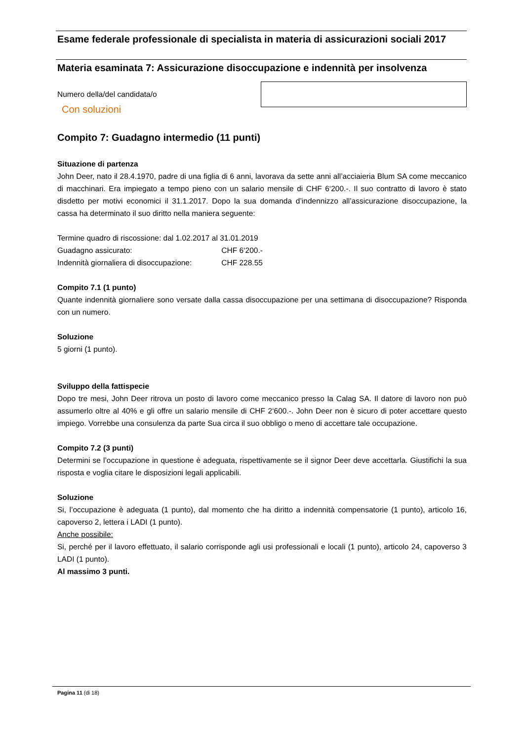Esame federale professionale di specialista in materia di assicurazioni sociali 2017
Materia esaminata 7: Assicurazione disoccupazione e indennità per insolvenza
Numero della/del candidata/o
Con soluzioni
Compito 7: Guadagno intermedio (11 punti)
Situazione di partenza
John Deer, nato il 28.4.1970, padre di una figlia di 6 anni, lavorava da sette anni all’acciaieria Blum SA come meccanico di macchinari. Era impiegato a tempo pieno con un salario mensile di CHF 6‘200.-. Il suo contratto di lavoro è stato disdetto per motivi economici il 31.1.2017. Dopo la sua domanda d’indennizzo all’assicurazione disoccupazione, la cassa ha determinato il suo diritto nella maniera seguente:
Termine quadro di riscossione: dal 1.02.2017 al 31.01.2019
Guadagno assicurato: CHF 6‘200.-
Indennità giornaliera di disoccupazione: CHF 228.55
Compito 7.1 (1 punto)
Quante indennità giornaliere sono versate dalla cassa disoccupazione per una settimana di disoccupazione? Risponda con un numero.
Soluzione
5 giorni (1 punto).
Sviluppo della fattispecie
Dopo tre mesi, John Deer ritrova un posto di lavoro come meccanico presso la Calag SA. Il datore di lavoro non può assumerlo oltre al 40% e gli offre un salario mensile di CHF 2‘600.-. John Deer non è sicuro di poter accettare questo impiego. Vorrebbe una consulenza da parte Sua circa il suo obbligo o meno di accettare tale occupazione.
Compito 7.2 (3 punti)
Determini se l’occupazione in questione è adeguata, rispettivamente se il signor Deer deve accettarla. Giustifichi la sua risposta e voglia citare le disposizioni legali applicabili.
Soluzione
Si, l’occupazione è adeguata (1 punto), dal momento che ha diritto a indennità compensatorie (1 punto), articolo 16, capoverso 2, lettera i LADI (1 punto).
Anche possibile:
Si, perché per il lavoro effettuato, il salario corrisponde agli usi professionali e locali (1 punto), articolo 24, capoverso 3 LADI (1 punto).
Al massimo 3 punti.
Pagina 11 (di 18)